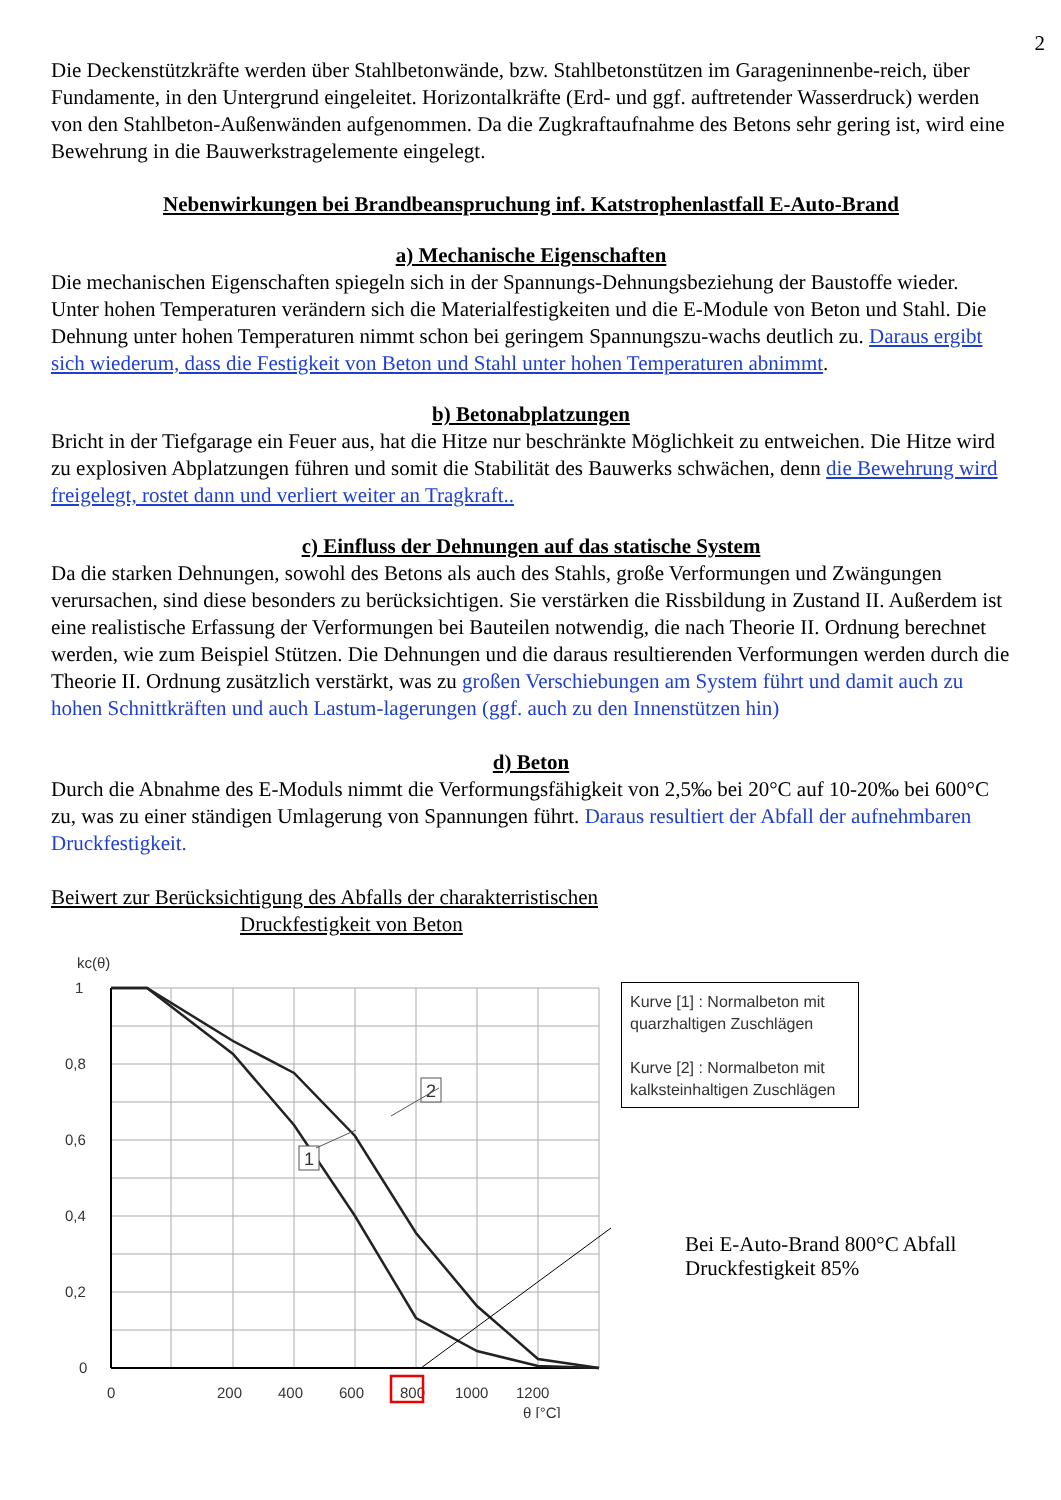2
Die Deckenstützkräfte werden über Stahlbetonwände, bzw. Stahlbetonstützen im Garageninnenbe-reich, über Fundamente, in den Untergrund eingeleitet. Horizontalkräfte (Erd- und ggf. auftretender Wasserdruck) werden von den Stahlbeton-Außenwänden aufgenommen. Da die Zugkraftaufnahme des Betons sehr gering ist, wird eine Bewehrung in die Bauwerkstragelemente eingelegt.
Nebenwirkungen bei Brandbeanspruchung inf. Katstrophenlastfall E-Auto-Brand
a) Mechanische Eigenschaften
Die mechanischen Eigenschaften spiegeln sich in der Spannungs-Dehnungsbeziehung der Baustoffe wieder. Unter hohen Temperaturen verändern sich die Materialfestigkeiten und die E-Module von Beton und Stahl. Die Dehnung unter hohen Temperaturen nimmt schon bei geringem Spannungszu-wachs deutlich zu. Daraus ergibt sich wiederum, dass die Festigkeit von Beton und Stahl unter hohen Temperaturen abnimmt.
b) Betonabplatzungen
Bricht in der Tiefgarage ein Feuer aus, hat die Hitze nur beschränkte Möglichkeit zu entweichen. Die Hitze wird zu explosiven Abplatzungen führen und somit die Stabilität des Bauwerks schwächen, denn die Bewehrung wird freigelegt, rostet dann und verliert weiter an Tragkraft..
c) Einfluss der Dehnungen auf das statische System
Da die starken Dehnungen, sowohl des Betons als auch des Stahls, große Verformungen und Zwängungen verursachen, sind diese besonders zu berücksichtigen. Sie verstärken die Rissbildung in Zustand II. Außerdem ist eine realistische Erfassung der Verformungen bei Bauteilen notwendig, die nach Theorie II. Ordnung berechnet werden, wie zum Beispiel Stützen. Die Dehnungen und die daraus resultierenden Verformungen werden durch die Theorie II. Ordnung zusätzlich verstärkt, was zu großen Verschiebungen am System führt und damit auch zu hohen Schnittkräften und auch Lastum-lagerungen (ggf. auch zu den Innenstützen hin)
d) Beton
Durch die Abnahme des E-Moduls nimmt die Verformungsfähigkeit von 2,5‰ bei 20°C auf 10-20‰ bei 600°C zu, was zu einer ständigen Umlagerung von Spannungen führt. Daraus resultiert der Abfall der aufnehmbaren Druckfestigkeit.
Beiwert zur Berücksichtigung des Abfalls der charakterristischen
Druckfestigkeit von Beton
kc(θ)
1
0,8
0,6
0,4
0,2
0
0
200
400
600
800
1000
1200
θ [°C]
1
2
Kurve [1] : Normalbeton mit quarzhaltigen Zuschlägen
Kurve [2] : Normalbeton mit kalksteinhaltigen Zuschlägen
Bei E-Auto-Brand 800°C Abfall
Druckfestigkeit 85%